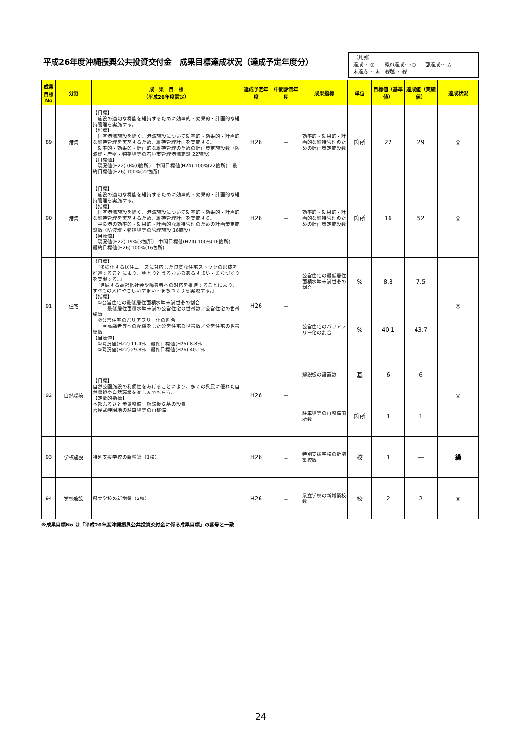平成26年度沖縄振興公共投資交付金　成果目標達成状況（達成予定年度分）
（凡例）
達成･･･◎　　概ね達成･･･○　一部達成･･･△
未達成･･･未　繰越･･･繰
| 成果目標No | 分野 | 成 果 目 標 （平成26年度設定） | 達成予定年度 | 中間評価年度 | 成果指標 | 単位 | 目標値（基準値） | 達成値（実績値） | 達成状況 |
| --- | --- | --- | --- | --- | --- | --- | --- | --- | --- |
| 89 | 港湾 | 【目標】 施設の適切な機能を維持するために効率的・効果的・計画的な維持管理を実施する。 【指標】 国有港湾施設を除く、港湾施設について効率的・効果的・計画的な維持管理を実施するため、維持管理計画を実施する。 効率的・効果的・計画的な維持管理のための計画策定施設数（防波堤・岸壁・物揚場等の石垣市管理港湾施設 22施設） 【目標値】 現況値(H22) 0%(0箇所) 中間目標値(H24) 100%(22箇所) 最終目標値(H26) 100%(22箇所) | H26 | ― | 効率的・効果的・計画的な維持管理のための計画策定施設数 | 箇所 | 22 | 29 | ◎ |
| 90 | 港湾 | 【目標】 施設の適切な機能を維持するために効率的・効果的・計画的な維持管理を実施する。 【指標】 国有港湾施設を除く、港湾施設について効率的・効果的・計画的な維持管理を実施するため、維持管理計画を実施する。 平良港の効率的・効果的・計画的な維持管理のための計画策定施設数（防波堤・物揚場等の管理施設 16施設） 【目標値】 現況値(H22) 19%(3箇所) 中間目標値(H24) 100%(16箇所) 最終目標値(H26) 100%(16箇所) | H26 | ― | 効率的・効果的・計画的な維持管理のための計画策定施設数 | 箇所 | 16 | 52 | ◎ |
| 91 | 住宅 | 【目標】 『多様化する居住ニーズに対応した良質な住宅ストックの形成を推進することにより、ゆとりとうるおいのあるすまい・まちづくりを実現する。』 『進展する高齢化社会や障害者への対応を推進することにより、すべての人にやさしいすまい・まちづくりを実現する。』 【指標】 ①公営住宅の最低居住面積水準未満世帯の割合 ＝最低居住面積水準未満の公営住宅の世帯数／公営住宅の世帯総数 ②公営住宅のバリアフリー化の割合 ＝高齢者等への配慮をした公営住宅の世帯数／公営住宅の世帯総数 【目標値】 ①現況値(H22) 11.4% 最終目標値(H26) 8.8% ②現況値(H22) 29.8% 最終目標値(H26) 40.1% | H26 | ― | 公営住宅の最低居住面積水準未満世帯の割合 | % | 8.8 | 7.5 | ◎ |
| | | | | | 公営住宅のバリアフリー化の割合 | % | 40.1 | 43.7 | |
| 92 | 自然環境 | 【目標】 自然公園施設の利便性をあげることにより、多くの県民に優れた自然景観や自然環境を楽しんでもらう。 【定量的指標】 本部ふるさと歩道整備 解説板６基の設置 喜屋武岬園地の駐車場等の再整備 | H26 | ― | 解説板の設置数 | 基 | 6 | 6 | ◎ |
| | | | | | 駐車場等の再整備箇所数 | 箇所 | 1 | 1 | |
| 93 | 学校施設 | 特別支援学校の新増築（1校） | H26 | － | 特別支援学校の新増築校数 | 校 | 1 | ― | 繰 |
| 94 | 学校施設 | 県立学校の新増築（2校） | H26 | － | 県立学校の新増築校数 | 校 | 2 | 2 | ◎ |
※成果目標No.は「平成26年度沖縄振興公共投資交付金に係る成果目標」の番号と一致
24